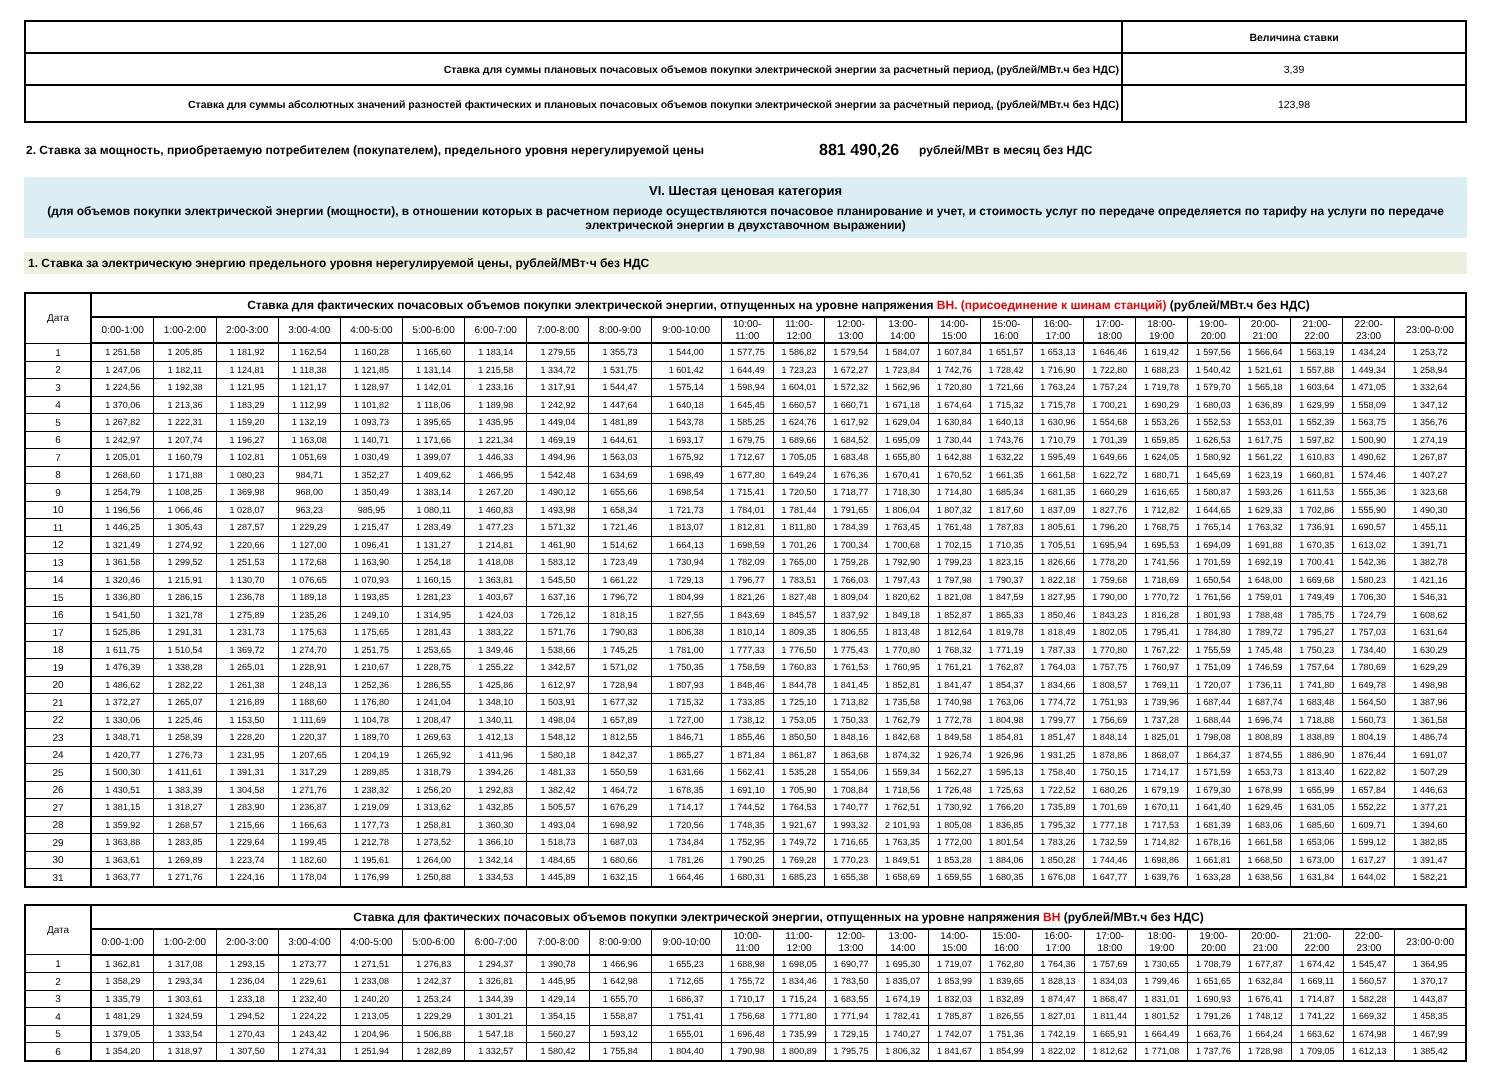| | Величина ставки |
| Ставка для суммы плановых почасовых объемов покупки электрической энергии за расчетный период, (рублей/МВт.ч без НДС) | 3,39 |
| Ставка для суммы абсолютных значений разностей фактических и плановых почасовых объемов покупки электрической энергии за расчетный период, (рублей/МВт.ч без НДС) | 123,98 |
2. Ставка за мощность, приобретаемую потребителем (покупателем), предельного уровня нерегулируемой цены 881 490,26 рублей/МВт в месяц без НДС
VI. Шестая ценовая категория
(для объемов покупки электрической энергии (мощности), в отношении которых в расчетном периоде осуществляются почасовое планирование и учет, и стоимость услуг по передаче определяется по тарифу на услуги по передаче электрической энергии в двухставочном выражении)
1. Ставка за электрическую энергию предельного уровня нерегулируемой цены, рублей/МВт·ч без НДС
| Дата | Ставка для фактических почасовых объемов покупки электрической энергии, отпущенных на уровне напряжения ВН. (присоединение к шинам станций) (рублей/МВт.ч без НДС) | | | | | | | | | | | | | | | | | | | | | | | |
| --- | --- | --- | --- | --- | --- | --- | --- | --- | --- | --- | --- | --- | --- | --- | --- | --- | --- | --- | --- | --- | --- | --- | --- | --- |
| | 0:00-1:00 | 1:00-2:00 | 2:00-3:00 | 3:00-4:00 | 4:00-5:00 | 5:00-6:00 | 6:00-7:00 | 7:00-8:00 | 8:00-9:00 | 9:00-10:00 | 10:00- 11:00 | 11:00- 12:00 | 12:00- 13:00 | 13:00- 14:00 | 14:00- 15:00 | 15:00- 16:00 | 16:00- 17:00 | 17:00- 18:00 | 18:00- 19:00 | 19:00- 20:00 | 20:00- 21:00 | 21:00- 22:00 | 22:00- 23:00 | 23:00-0:00 |
| 1 | 1 251,58 | 1 205,85 | 1 181,92 | 1 162,54 | 1 160,28 | 1 165,60 | 1 183,14 | 1 279,55 | 1 355,73 | 1 544,00 | 1 577,75 | 1 586,82 | 1 579,54 | 1 584,07 | 1 607,84 | 1 651,57 | 1 653,13 | 1 646,46 | 1 619,42 | 1 597,56 | 1 566,64 | 1 563,19 | 1 434,24 | 1 253,72 |
| 2 | 1 247,06 | 1 182,11 | 1 124,81 | 1 118,38 | 1 121,85 | 1 131,14 | 1 215,58 | 1 334,72 | 1 531,75 | 1 601,42 | 1 644,49 | 1 723,23 | 1 672,27 | 1 723,84 | 1 742,76 | 1 728,42 | 1 716,90 | 1 722,80 | 1 688,23 | 1 540,42 | 1 521,61 | 1 557,88 | 1 449,34 | 1 258,94 |
| 3 | 1 224,56 | 1 192,38 | 1 121,95 | 1 121,17 | 1 128,97 | 1 142,01 | 1 233,16 | 1 317,91 | 1 544,47 | 1 575,14 | 1 598,94 | 1 604,01 | 1 572,32 | 1 562,96 | 1 720,80 | 1 721,66 | 1 763,24 | 1 757,24 | 1 719,78 | 1 579,70 | 1 565,18 | 1 603,64 | 1 471,05 | 1 332,64 |
| 4 | 1 370,06 | 1 213,36 | 1 183,29 | 1 112,99 | 1 101,82 | 1 118,06 | 1 189,98 | 1 242,92 | 1 447,64 | 1 640,18 | 1 645,45 | 1 660,57 | 1 660,71 | 1 671,18 | 1 674,64 | 1 715,32 | 1 715,78 | 1 700,21 | 1 690,29 | 1 680,03 | 1 636,89 | 1 629,99 | 1 558,09 | 1 347,12 |
| 5 | 1 267,82 | 1 222,31 | 1 159,20 | 1 132,19 | 1 093,73 | 1 395,65 | 1 435,95 | 1 449,04 | 1 481,89 | 1 543,78 | 1 585,25 | 1 624,76 | 1 617,92 | 1 629,04 | 1 630,84 | 1 640,13 | 1 630,96 | 1 554,68 | 1 553,26 | 1 552,53 | 1 553,01 | 1 552,39 | 1 563,75 | 1 356,76 |
| 6 | 1 242,97 | 1 207,74 | 1 196,27 | 1 163,08 | 1 140,71 | 1 171,66 | 1 221,34 | 1 469,19 | 1 644,61 | 1 693,17 | 1 679,75 | 1 689,66 | 1 684,52 | 1 695,09 | 1 730,44 | 1 743,76 | 1 710,79 | 1 701,39 | 1 659,85 | 1 626,53 | 1 617,75 | 1 597,82 | 1 500,90 | 1 274,19 |
| 7 | 1 205,01 | 1 160,79 | 1 102,81 | 1 051,69 | 1 030,49 | 1 399,07 | 1 446,33 | 1 494,96 | 1 563,03 | 1 675,92 | 1 712,67 | 1 705,05 | 1 683,48 | 1 655,80 | 1 642,88 | 1 632,22 | 1 595,49 | 1 649,66 | 1 624,05 | 1 580,92 | 1 561,22 | 1 610,83 | 1 490,62 | 1 267,87 |
| 8 | 1 268,60 | 1 171,88 | 1 080,23 | 984,71 | 1 352,27 | 1 409,62 | 1 466,95 | 1 542,48 | 1 634,69 | 1 698,49 | 1 677,80 | 1 649,24 | 1 676,36 | 1 670,41 | 1 670,52 | 1 661,35 | 1 661,58 | 1 622,72 | 1 680,71 | 1 645,69 | 1 623,19 | 1 660,81 | 1 574,46 | 1 407,27 |
| 9 | 1 254,79 | 1 108,25 | 1 369,98 | 968,00 | 1 350,49 | 1 383,14 | 1 267,20 | 1 490,12 | 1 655,66 | 1 698,54 | 1 715,41 | 1 720,50 | 1 718,77 | 1 718,30 | 1 714,80 | 1 685,34 | 1 681,35 | 1 660,29 | 1 616,65 | 1 580,87 | 1 593,26 | 1 611,53 | 1 555,36 | 1 323,68 |
| 10 | 1 196,56 | 1 066,46 | 1 028,07 | 963,23 | 985,95 | 1 080,11 | 1 460,83 | 1 493,98 | 1 658,34 | 1 721,73 | 1 784,01 | 1 781,44 | 1 791,65 | 1 806,04 | 1 807,32 | 1 817,60 | 1 837,09 | 1 827,76 | 1 712,82 | 1 644,65 | 1 629,33 | 1 702,86 | 1 555,90 | 1 490,30 |
| 11 | 1 446,25 | 1 305,43 | 1 287,57 | 1 229,29 | 1 215,47 | 1 283,49 | 1 477,23 | 1 571,32 | 1 721,46 | 1 813,07 | 1 812,81 | 1 811,80 | 1 784,39 | 1 763,45 | 1 761,48 | 1 787,83 | 1 805,61 | 1 796,20 | 1 768,75 | 1 765,14 | 1 763,32 | 1 736,91 | 1 690,57 | 1 455,11 |
| 12 | 1 321,49 | 1 274,92 | 1 220,66 | 1 127,00 | 1 096,41 | 1 131,27 | 1 214,81 | 1 461,90 | 1 514,62 | 1 664,13 | 1 698,59 | 1 701,26 | 1 700,34 | 1 700,68 | 1 702,15 | 1 710,35 | 1 705,51 | 1 695,94 | 1 695,53 | 1 694,09 | 1 691,88 | 1 670,35 | 1 613,02 | 1 391,71 |
| 13 | 1 361,58 | 1 299,52 | 1 251,53 | 1 172,68 | 1 163,90 | 1 254,18 | 1 418,08 | 1 583,12 | 1 723,49 | 1 730,94 | 1 782,09 | 1 765,00 | 1 759,28 | 1 792,90 | 1 799,23 | 1 823,15 | 1 826,66 | 1 778,20 | 1 741,56 | 1 701,59 | 1 692,19 | 1 700,41 | 1 542,36 | 1 382,78 |
| 14 | 1 320,46 | 1 215,91 | 1 130,70 | 1 076,65 | 1 070,93 | 1 160,15 | 1 363,81 | 1 545,50 | 1 661,22 | 1 729,13 | 1 796,77 | 1 783,51 | 1 766,03 | 1 797,43 | 1 797,98 | 1 790,37 | 1 822,18 | 1 759,68 | 1 718,69 | 1 650,54 | 1 648,00 | 1 669,68 | 1 580,23 | 1 421,16 |
| 15 | 1 336,80 | 1 286,15 | 1 236,78 | 1 189,18 | 1 193,85 | 1 281,23 | 1 403,67 | 1 637,16 | 1 796,72 | 1 804,99 | 1 821,26 | 1 827,48 | 1 809,04 | 1 820,62 | 1 821,08 | 1 847,59 | 1 827,95 | 1 790,00 | 1 770,72 | 1 761,56 | 1 759,01 | 1 749,49 | 1 706,30 | 1 546,31 |
| 16 | 1 541,50 | 1 321,78 | 1 275,89 | 1 235,26 | 1 249,10 | 1 314,95 | 1 424,03 | 1 726,12 | 1 818,15 | 1 827,55 | 1 843,69 | 1 845,57 | 1 837,92 | 1 849,18 | 1 852,87 | 1 865,33 | 1 850,46 | 1 843,23 | 1 816,28 | 1 801,93 | 1 788,48 | 1 785,75 | 1 724,79 | 1 608,62 |
| 17 | 1 525,86 | 1 291,31 | 1 231,73 | 1 175,63 | 1 175,65 | 1 281,43 | 1 383,22 | 1 571,76 | 1 790,83 | 1 806,38 | 1 810,14 | 1 809,35 | 1 806,55 | 1 813,48 | 1 812,64 | 1 819,78 | 1 818,49 | 1 802,05 | 1 795,41 | 1 784,80 | 1 789,72 | 1 795,27 | 1 757,03 | 1 631,64 |
| 18 | 1 611,75 | 1 510,54 | 1 369,72 | 1 274,70 | 1 251,75 | 1 253,65 | 1 349,46 | 1 538,66 | 1 745,25 | 1 781,00 | 1 777,33 | 1 776,50 | 1 775,43 | 1 770,80 | 1 768,32 | 1 771,19 | 1 787,33 | 1 770,80 | 1 767,22 | 1 755,59 | 1 745,48 | 1 750,23 | 1 734,40 | 1 630,29 |
| 19 | 1 476,39 | 1 338,28 | 1 265,01 | 1 228,91 | 1 210,67 | 1 228,75 | 1 255,22 | 1 342,57 | 1 571,02 | 1 750,35 | 1 758,59 | 1 760,83 | 1 761,53 | 1 760,95 | 1 761,21 | 1 762,87 | 1 764,03 | 1 757,75 | 1 760,97 | 1 751,09 | 1 746,59 | 1 757,64 | 1 780,69 | 1 629,29 |
| 20 | 1 486,62 | 1 282,22 | 1 261,38 | 1 248,13 | 1 252,36 | 1 286,55 | 1 425,86 | 1 612,97 | 1 728,94 | 1 807,93 | 1 848,46 | 1 844,78 | 1 841,45 | 1 852,81 | 1 841,47 | 1 854,37 | 1 834,66 | 1 808,57 | 1 769,11 | 1 720,07 | 1 736,11 | 1 741,80 | 1 649,78 | 1 498,98 |
| 21 | 1 372,27 | 1 265,07 | 1 216,89 | 1 188,60 | 1 176,80 | 1 241,04 | 1 348,10 | 1 503,91 | 1 677,32 | 1 715,32 | 1 733,85 | 1 725,10 | 1 713,82 | 1 735,58 | 1 740,98 | 1 763,06 | 1 774,72 | 1 751,93 | 1 739,96 | 1 687,44 | 1 687,74 | 1 683,48 | 1 564,50 | 1 387,96 |
| 22 | 1 330,06 | 1 225,46 | 1 153,50 | 1 111,69 | 1 104,78 | 1 208,47 | 1 340,11 | 1 498,04 | 1 657,89 | 1 727,00 | 1 738,12 | 1 753,05 | 1 750,33 | 1 762,79 | 1 772,78 | 1 804,98 | 1 799,77 | 1 756,69 | 1 737,28 | 1 688,44 | 1 696,74 | 1 718,88 | 1 560,73 | 1 361,58 |
| 23 | 1 348,71 | 1 258,39 | 1 228,20 | 1 220,37 | 1 189,70 | 1 269,63 | 1 412,13 | 1 548,12 | 1 812,55 | 1 846,71 | 1 855,46 | 1 850,50 | 1 848,16 | 1 842,68 | 1 849,58 | 1 854,81 | 1 851,47 | 1 848,14 | 1 825,01 | 1 798,08 | 1 808,89 | 1 838,89 | 1 804,19 | 1 486,74 |
| 24 | 1 420,77 | 1 276,73 | 1 231,95 | 1 207,65 | 1 204,19 | 1 265,92 | 1 411,96 | 1 580,18 | 1 842,37 | 1 865,27 | 1 871,84 | 1 861,87 | 1 863,68 | 1 874,32 | 1 926,74 | 1 926,96 | 1 931,25 | 1 878,86 | 1 868,07 | 1 864,37 | 1 874,55 | 1 886,90 | 1 876,44 | 1 691,07 |
| 25 | 1 500,30 | 1 411,61 | 1 391,31 | 1 317,29 | 1 289,85 | 1 318,79 | 1 394,26 | 1 481,33 | 1 550,59 | 1 631,66 | 1 562,41 | 1 535,28 | 1 554,06 | 1 559,34 | 1 562,27 | 1 595,13 | 1 758,40 | 1 750,15 | 1 714,17 | 1 571,59 | 1 653,73 | 1 813,40 | 1 622,82 | 1 507,29 |
| 26 | 1 430,51 | 1 383,39 | 1 304,58 | 1 271,76 | 1 238,32 | 1 256,20 | 1 292,83 | 1 382,42 | 1 464,72 | 1 678,35 | 1 691,10 | 1 705,90 | 1 708,84 | 1 718,56 | 1 726,48 | 1 725,63 | 1 722,52 | 1 680,26 | 1 679,19 | 1 679,30 | 1 678,99 | 1 655,99 | 1 657,84 | 1 446,63 |
| 27 | 1 381,15 | 1 318,27 | 1 283,90 | 1 236,87 | 1 219,09 | 1 313,62 | 1 432,85 | 1 505,57 | 1 676,29 | 1 714,17 | 1 744,52 | 1 764,53 | 1 740,77 | 1 762,51 | 1 730,92 | 1 766,20 | 1 735,89 | 1 701,69 | 1 670,11 | 1 641,40 | 1 629,45 | 1 631,05 | 1 552,22 | 1 377,21 |
| 28 | 1 359,92 | 1 268,57 | 1 215,66 | 1 166,63 | 1 177,73 | 1 258,81 | 1 360,30 | 1 493,04 | 1 698,92 | 1 720,56 | 1 748,35 | 1 921,67 | 1 993,32 | 2 101,93 | 1 805,08 | 1 836,85 | 1 795,32 | 1 777,18 | 1 717,53 | 1 681,39 | 1 683,06 | 1 685,60 | 1 609,71 | 1 394,60 |
| 29 | 1 363,88 | 1 283,85 | 1 229,64 | 1 199,45 | 1 212,78 | 1 273,52 | 1 366,10 | 1 518,73 | 1 687,03 | 1 734,84 | 1 752,95 | 1 749,72 | 1 716,65 | 1 763,35 | 1 772,00 | 1 801,54 | 1 783,26 | 1 732,59 | 1 714,82 | 1 678,16 | 1 661,58 | 1 653,06 | 1 599,12 | 1 382,85 |
| 30 | 1 363,61 | 1 269,89 | 1 223,74 | 1 182,60 | 1 195,61 | 1 264,00 | 1 342,14 | 1 484,65 | 1 680,66 | 1 781,26 | 1 790,25 | 1 769,28 | 1 770,23 | 1 849,51 | 1 853,28 | 1 884,06 | 1 850,28 | 1 744,46 | 1 698,86 | 1 661,81 | 1 668,50 | 1 673,00 | 1 617,27 | 1 391,47 |
| 31 | 1 363,77 | 1 271,76 | 1 224,16 | 1 178,04 | 1 176,99 | 1 250,88 | 1 334,53 | 1 445,89 | 1 632,15 | 1 664,46 | 1 680,31 | 1 685,23 | 1 655,38 | 1 658,69 | 1 659,55 | 1 680,35 | 1 676,08 | 1 647,77 | 1 639,76 | 1 633,28 | 1 638,56 | 1 631,84 | 1 644,02 | 1 582,21 |
| Дата | Ставка для фактических почасовых объемов покупки электрической энергии, отпущенных на уровне напряжения ВН (рублей/МВт.ч без НДС) | | | | | | | | | | | | | | | | | | | | | | | |
| --- | --- | --- | --- | --- | --- | --- | --- | --- | --- | --- | --- | --- | --- | --- | --- | --- | --- | --- | --- | --- | --- | --- | --- | --- |
| | 0:00-1:00 | 1:00-2:00 | 2:00-3:00 | 3:00-4:00 | 4:00-5:00 | 5:00-6:00 | 6:00-7:00 | 7:00-8:00 | 8:00-9:00 | 9:00-10:00 | 10:00- 11:00 | 11:00- 12:00 | 12:00- 13:00 | 13:00- 14:00 | 14:00- 15:00 | 15:00- 16:00 | 16:00- 17:00 | 17:00- 18:00 | 18:00- 19:00 | 19:00- 20:00 | 20:00- 21:00 | 21:00- 22:00 | 22:00- 23:00 | 23:00-0:00 |
| 1 | 1 362,81 | 1 317,08 | 1 293,15 | 1 273,77 | 1 271,51 | 1 276,83 | 1 294,37 | 1 390,78 | 1 466,96 | 1 655,23 | 1 688,98 | 1 698,05 | 1 690,77 | 1 695,30 | 1 719,07 | 1 762,80 | 1 764,36 | 1 757,69 | 1 730,65 | 1 708,79 | 1 677,87 | 1 674,42 | 1 545,47 | 1 364,95 |
| 2 | 1 358,29 | 1 293,34 | 1 236,04 | 1 229,61 | 1 233,08 | 1 242,37 | 1 326,81 | 1 445,95 | 1 642,98 | 1 712,65 | 1 755,72 | 1 834,46 | 1 783,50 | 1 835,07 | 1 853,99 | 1 839,65 | 1 828,13 | 1 834,03 | 1 799,46 | 1 651,65 | 1 632,84 | 1 669,11 | 1 560,57 | 1 370,17 |
| 3 | 1 335,79 | 1 303,61 | 1 233,18 | 1 232,40 | 1 240,20 | 1 253,24 | 1 344,39 | 1 429,14 | 1 655,70 | 1 686,37 | 1 710,17 | 1 715,24 | 1 683,55 | 1 674,19 | 1 832,03 | 1 832,89 | 1 874,47 | 1 868,47 | 1 831,01 | 1 690,93 | 1 676,41 | 1 714,87 | 1 582,28 | 1 443,87 |
| 4 | 1 481,29 | 1 324,59 | 1 294,52 | 1 224,22 | 1 213,05 | 1 229,29 | 1 301,21 | 1 354,15 | 1 558,87 | 1 751,41 | 1 756,68 | 1 771,80 | 1 771,94 | 1 782,41 | 1 785,87 | 1 826,55 | 1 827,01 | 1 811,44 | 1 801,52 | 1 791,26 | 1 748,12 | 1 741,22 | 1 669,32 | 1 458,35 |
| 5 | 1 379,05 | 1 333,54 | 1 270,43 | 1 243,42 | 1 204,96 | 1 506,88 | 1 547,18 | 1 560,27 | 1 593,12 | 1 655,01 | 1 696,48 | 1 735,99 | 1 729,15 | 1 740,27 | 1 742,07 | 1 751,36 | 1 742,19 | 1 665,91 | 1 664,49 | 1 663,76 | 1 664,24 | 1 663,62 | 1 674,98 | 1 467,99 |
| 6 | 1 354,20 | 1 318,97 | 1 307,50 | 1 274,31 | 1 251,94 | 1 282,89 | 1 332,57 | 1 580,42 | 1 755,84 | 1 804,40 | 1 790,98 | 1 800,89 | 1 795,75 | 1 806,32 | 1 841,67 | 1 854,99 | 1 822,02 | 1 812,62 | 1 771,08 | 1 737,76 | 1 728,98 | 1 709,05 | 1 612,13 | 1 385,42 |